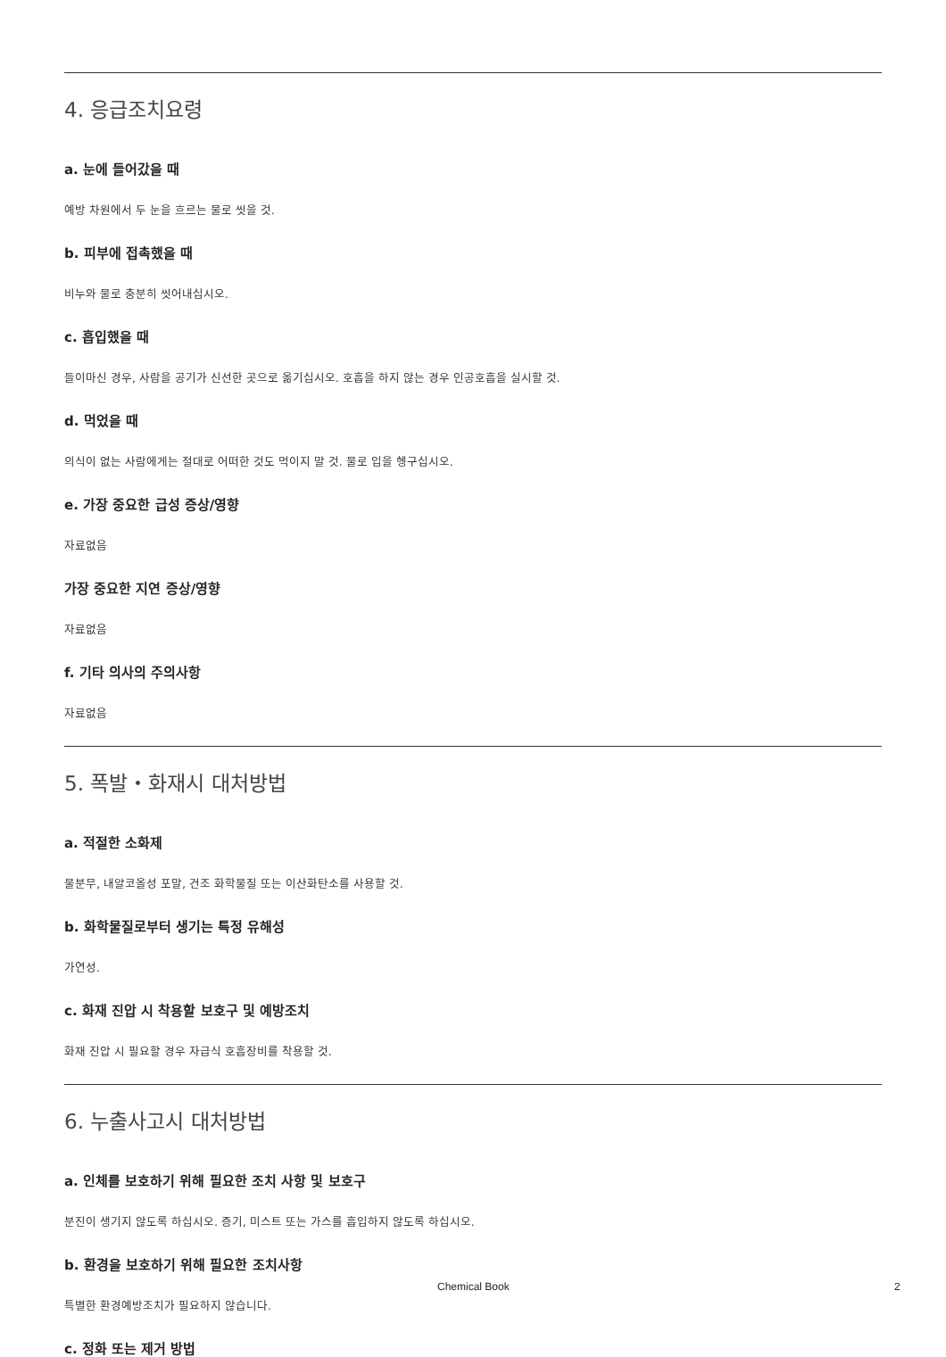4. 응급조치요령
a. 눈에 들어갔을 때
예방 차원에서 두 눈을 흐르는 물로 씻을 것.
b. 피부에 접촉했을 때
비누와 물로 충분히 씻어내십시오.
c. 흡입했을 때
들이마신 경우, 사람을 공기가 신선한 곳으로 옮기십시오. 호흡을 하지 않는 경우 인공호흡을 실시할 것.
d. 먹었을 때
의식이 없는 사람에게는 절대로 어떠한 것도 먹이지 말 것. 물로 입을 헹구십시오.
e. 가장 중요한 급성 증상/영향
자료없음
가장 중요한 지연 증상/영향
자료없음
f. 기타 의사의 주의사항
자료없음
5. 폭발・화재시 대처방법
a. 적절한 소화제
물분무, 내알코올성 포말, 건조 화학물질 또는 이산화탄소를 사용할 것.
b. 화학물질로부터 생기는 특정 유해성
가연성.
c. 화재 진압 시 착용할 보호구 및 예방조치
화재 진압 시 필요할 경우 자급식 호흡장비를 착용할 것.
6. 누출사고시 대처방법
a. 인체를 보호하기 위해 필요한 조치 사항 및 보호구
분진이 생기지 않도록 하십시오. 증기, 미스트 또는 가스를 흡입하지 않도록 하십시오.
b. 환경을 보호하기 위해 필요한 조치사항
특별한 환경예방조치가 필요하지 않습니다.
c. 정화 또는 제거 방법
Chemical Book 2